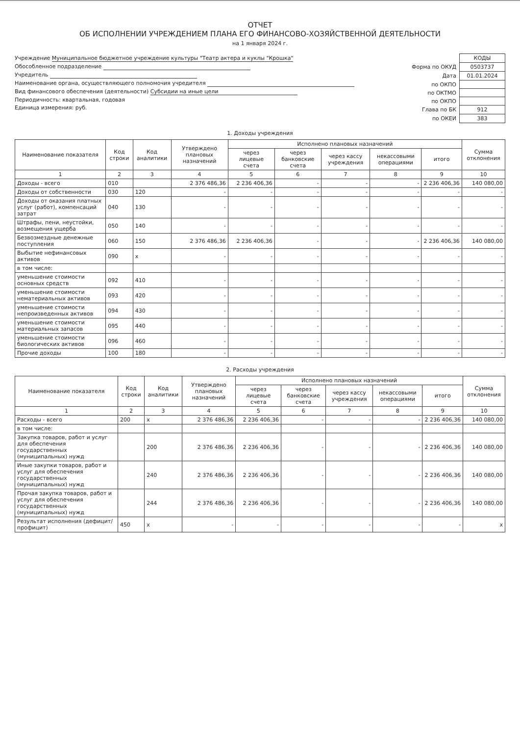ОТЧЕТ
ОБ ИСПОЛНЕНИИ УЧРЕЖДЕНИЕМ ПЛАНА ЕГО ФИНАНСОВО-ХОЗЯЙСТВЕННОЙ ДЕЯТЕЛЬНОСТИ
на 1 января 2024 г.
Учреждение Муниципальное бюджетное учреждение культуры "Театр актера и куклы "Крошка"
Обособленное подразделение
Учредитель
Наименование органа, осуществляющего полномочия учредителя
Вид финансового обеспечения (деятельности) Субсидии на иные цели
Периодичность: квартальная, годовая
Единица измерения: руб.
| | КОДЫ |
| Форма по ОКУД | 0503737 |
| Дата | 01.01.2024 |
| по ОКПО | |
| по ОКТМО | |
| по ОКПО | |
| Глава по БК | 912 |
| по ОКЕИ | 383 |
1. Доходы учреждения
| Наименование показателя | Код строки | Код аналитики | Утверждено плановых назначений | Исполнено плановых назначений | | | | | Сумма отклонения |
| --- | --- | --- | --- | --- | --- | --- | --- | --- | --- |
| | | | | через лицевые счета | через банковские счета | через кассу учреждения | некассовыми операциями | итого | |
| 1 | 2 | 3 | 4 | 5 | 6 | 7 | 8 | 9 | 10 |
| Доходы - всего | 010 | | 2 376 486,36 | 2 236 406,36 | - | - | - | 2 236 406,36 | 140 080,00 |
| Доходы от собственности | 030 | 120 | - | - | - | - | - | - | - |
| Доходы от оказания платных услуг (работ), компенсаций затрат | 040 | 130 | - | - | - | - | - | - | - |
| Штрафы, пени, неустойки, возмещения ущерба | 050 | 140 | - | - | - | - | - | - | - |
| Безвозмездные денежные поступления | 060 | 150 | 2 376 486,36 | 2 236 406,36 | - | - | - | 2 236 406,36 | 140 080,00 |
| Выбытие нефинансовых активов | 090 | x | - | - | - | - | - | - | - |
| в том числе: | | | | | | | | | |
| уменьшение стоимости основных средств | 092 | 410 | - | - | - | - | - | - | - |
| уменьшение стоимости нематериальных активов | 093 | 420 | - | - | - | - | - | - | - |
| уменьшение стоимости непроизведенных активов | 094 | 430 | - | - | - | - | - | - | - |
| уменьшение стоимости материальных запасов | 095 | 440 | - | - | - | - | - | - | - |
| уменьшение стоимости биологических активов | 096 | 460 | - | - | - | - | - | - | - |
| Прочие доходы | 100 | 180 | - | - | - | - | - | - | - |
2. Расходы учреждения
| Наименование показателя | Код строки | Код аналитики | Утверждено плановых назначений | Исполнено плановых назначений | | | | | Сумма отклонения |
| --- | --- | --- | --- | --- | --- | --- | --- | --- | --- |
| | | | | через лицевые счета | через банковские счета | через кассу учреждения | некассовыми операциями | итого | |
| 1 | 2 | 3 | 4 | 5 | 6 | 7 | 8 | 9 | 10 |
| Расходы - всего | 200 | x | 2 376 486,36 | 2 236 406,36 | - | - | - | 2 236 406,36 | 140 080,00 |
| в том числе: | | | | | | | | | |
| Закупка товаров, работ и услуг для обеспечения государственных (муниципальных) нужд | | 200 | 2 376 486,36 | 2 236 406,36 | - | - | - | 2 236 406,36 | 140 080,00 |
| Иные закупки товаров, работ и услуг для обеспечения государственных (муниципальных) нужд | | 240 | 2 376 486,36 | 2 236 406,36 | - | - | - | 2 236 406,36 | 140 080,00 |
| Прочая закупка товаров, работ и услуг для обеспечения государственных (муниципальных) нужд | | 244 | 2 376 486,36 | 2 236 406,36 | - | - | - | 2 236 406,36 | 140 080,00 |
| Результат исполнения (дефицит/профицит) | 450 | x | - | - | - | - | - | - | x |